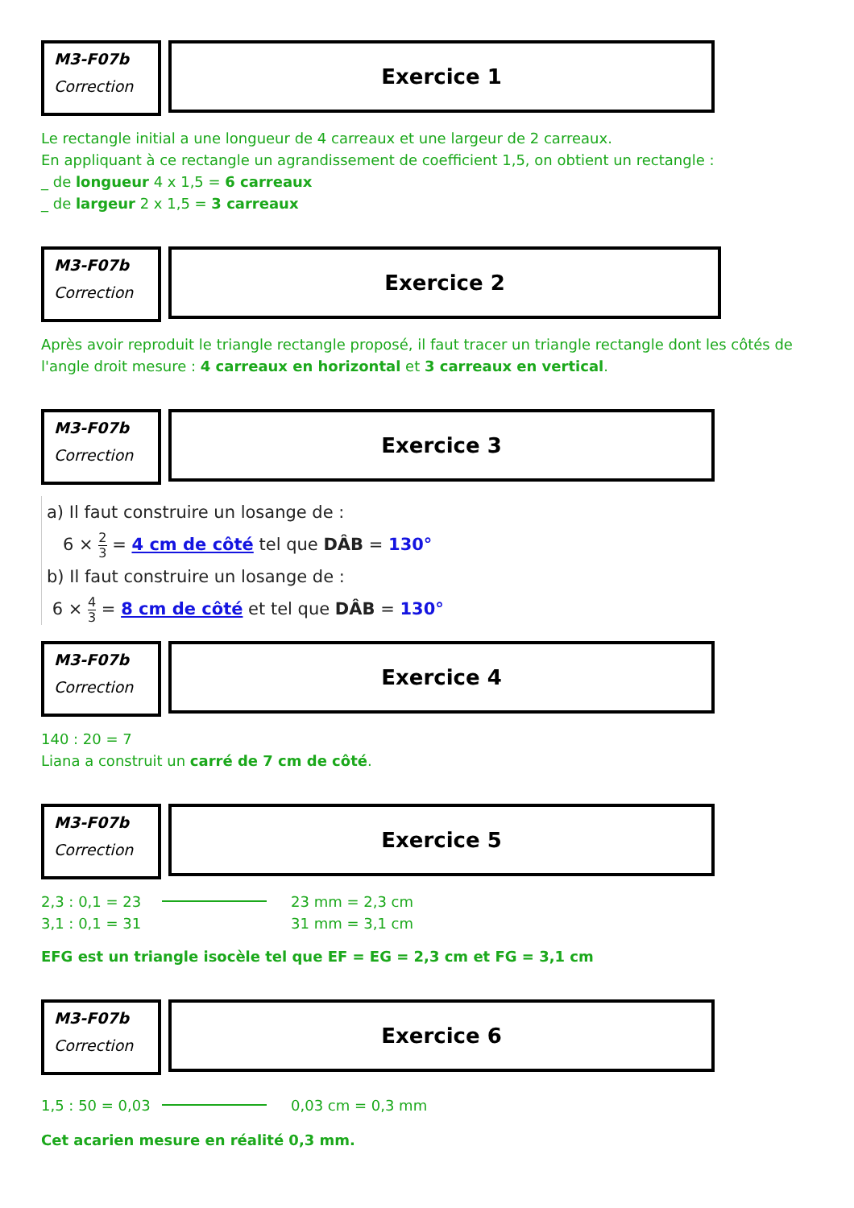M3-F07b
Correction
Exercice 1
Le rectangle initial a une longueur de 4 carreaux et une largeur de 2 carreaux.
En appliquant à ce rectangle un agrandissement de coefficient 1,5, on obtient un rectangle :
_ de longueur 4 x 1,5 = 6 carreaux
_ de largeur 2 x 1,5 = 3 carreaux
M3-F07b
Correction
Exercice 2
Après avoir reproduit le triangle rectangle proposé, il faut tracer un triangle rectangle dont les côtés de l'angle droit mesure : 4 carreaux en horizontal et 3 carreaux en vertical.
M3-F07b
Correction
Exercice 3
a) Il faut construire un losange de :
6 × 2 3 = 4 cm de côté tel que DÂB = 130°
b) Il faut construire un losange de :
6 × 4 3 = 8 cm de côté et tel que DÂB = 130°
M3-F07b
Correction
Exercice 4
140 : 20 = 7
Liana a construit un carré de 7 cm de côté.
M3-F07b
Correction
Exercice 5
2,3 : 0,1 = 23
3,1 : 0,1 = 31
23 mm = 2,3 cm
31 mm = 3,1 cm
EFG est un triangle isocèle tel que EF = EG = 2,3 cm et FG = 3,1 cm
M3-F07b
Correction
Exercice 6
1,5 : 50 = 0,03
0,03 cm = 0,3 mm
Cet acarien mesure en réalité 0,3 mm.